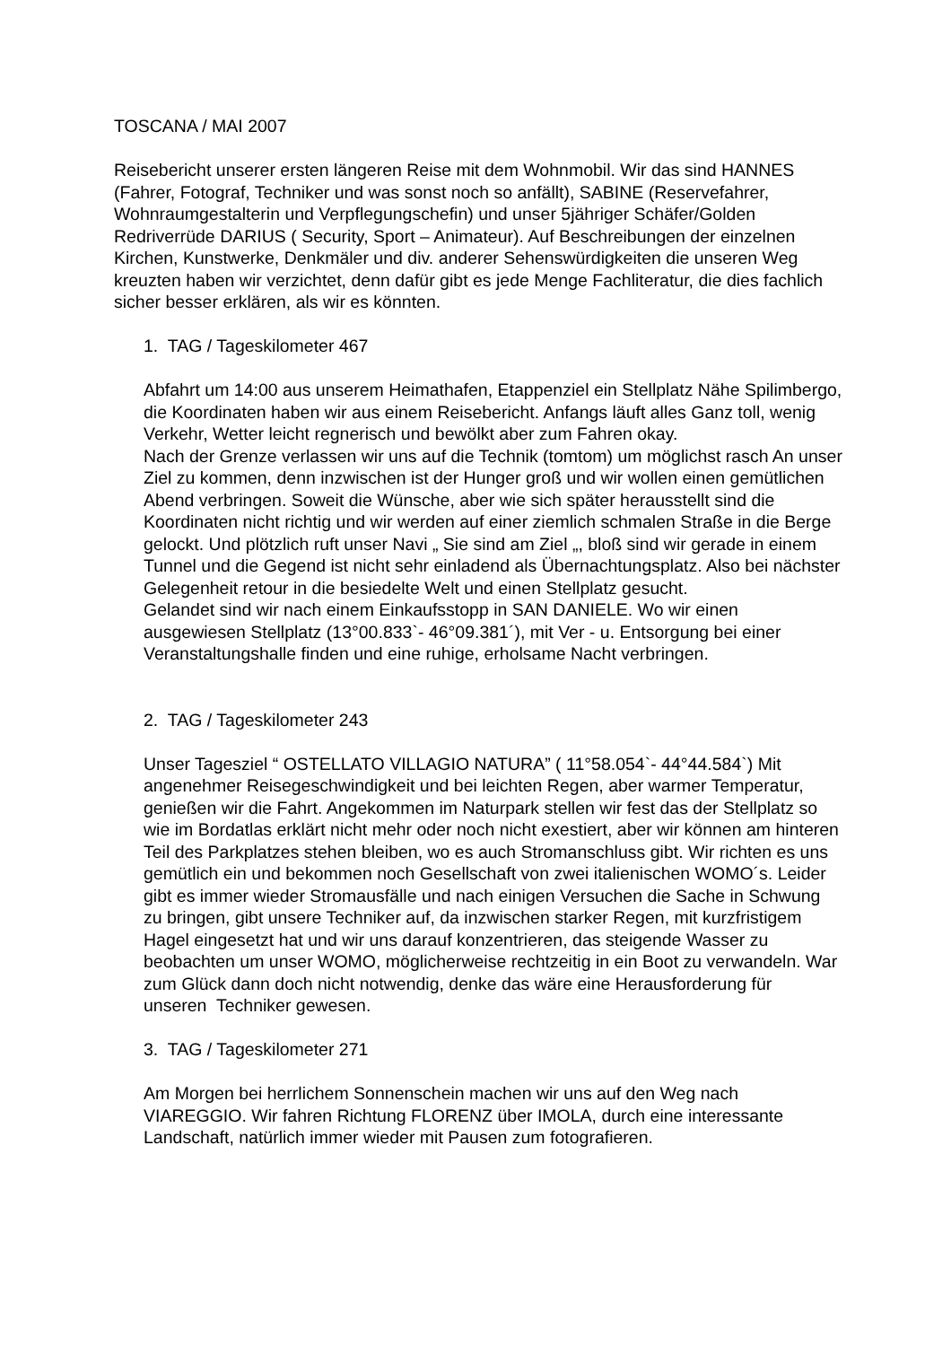TOSCANA / MAI 2007
Reisebericht unserer ersten längeren Reise mit dem Wohnmobil. Wir das sind HANNES (Fahrer, Fotograf, Techniker und was sonst noch so anfällt), SABINE (Reservefahrer, Wohnraumgestalterin und Verpflegungschefin) und unser 5jähriger Schäfer/Golden Redriverrüde DARIUS ( Security, Sport – Animateur). Auf Beschreibungen der einzelnen Kirchen, Kunstwerke, Denkmäler und div. anderer Sehenswürdigkeiten die unseren Weg kreuzten haben wir verzichtet, denn dafür gibt es jede Menge Fachliteratur, die dies fachlich sicher besser erklären, als wir es könnten.
1. TAG / Tageskilometer 467
Abfahrt um 14:00 aus unserem Heimathafen, Etappenziel ein Stellplatz Nähe Spilimbergo, die Koordinaten haben wir aus einem Reisebericht. Anfangs läuft alles Ganz toll, wenig Verkehr, Wetter leicht regnerisch und bewölkt aber zum Fahren okay.
Nach der Grenze verlassen wir uns auf die Technik (tomtom) um möglichst rasch An unser Ziel zu kommen, denn inzwischen ist der Hunger groß und wir wollen einen gemütlichen Abend verbringen. Soweit die Wünsche, aber wie sich später herausstellt sind die Koordinaten nicht richtig und wir werden auf einer ziemlich schmalen Straße in die Berge gelockt. Und plötzlich ruft unser Navi „ Sie sind am Ziel „, bloß sind wir gerade in einem Tunnel und die Gegend ist nicht sehr einladend als Übernachtungsplatz. Also bei nächster Gelegenheit retour in die besiedelte Welt und einen Stellplatz gesucht.
Gelandet sind wir nach einem Einkaufsstopp in SAN DANIELE. Wo wir einen ausgewiesen Stellplatz (13°00.833`- 46°09.381´), mit Ver - u. Entsorgung bei einer Veranstaltungshalle finden und eine ruhige, erholsame Nacht verbringen.
2. TAG / Tageskilometer 243
Unser Tagesziel “ OSTELLATO VILLAGIO NATURA” ( 11°58.054`- 44°44.584`) Mit angenehmer Reisegeschwindigkeit und bei leichten Regen, aber warmer Temperatur, genießen wir die Fahrt. Angekommen im Naturpark stellen wir fest das der Stellplatz so wie im Bordatlas erklärt nicht mehr oder noch nicht exestiert, aber wir können am hinteren Teil des Parkplatzes stehen bleiben, wo es auch Stromanschluss gibt. Wir richten es uns gemütlich ein und bekommen noch Gesellschaft von zwei italienischen WOMO´s. Leider gibt es immer wieder Stromausfälle und nach einigen Versuchen die Sache in Schwung zu bringen, gibt unsere Techniker auf, da inzwischen starker Regen, mit kurzfristigem Hagel eingesetzt hat und wir uns darauf konzentrieren, das steigende Wasser zu beobachten um unser WOMO, möglicherweise rechtzeitig in ein Boot zu verwandeln. War zum Glück dann doch nicht notwendig, denke das wäre eine Herausforderung für unseren Techniker gewesen.
3. TAG / Tageskilometer 271
Am Morgen bei herrlichem Sonnenschein machen wir uns auf den Weg nach VIAREGGIO. Wir fahren Richtung FLORENZ über IMOLA, durch eine interessante Landschaft, natürlich immer wieder mit Pausen zum fotografieren.